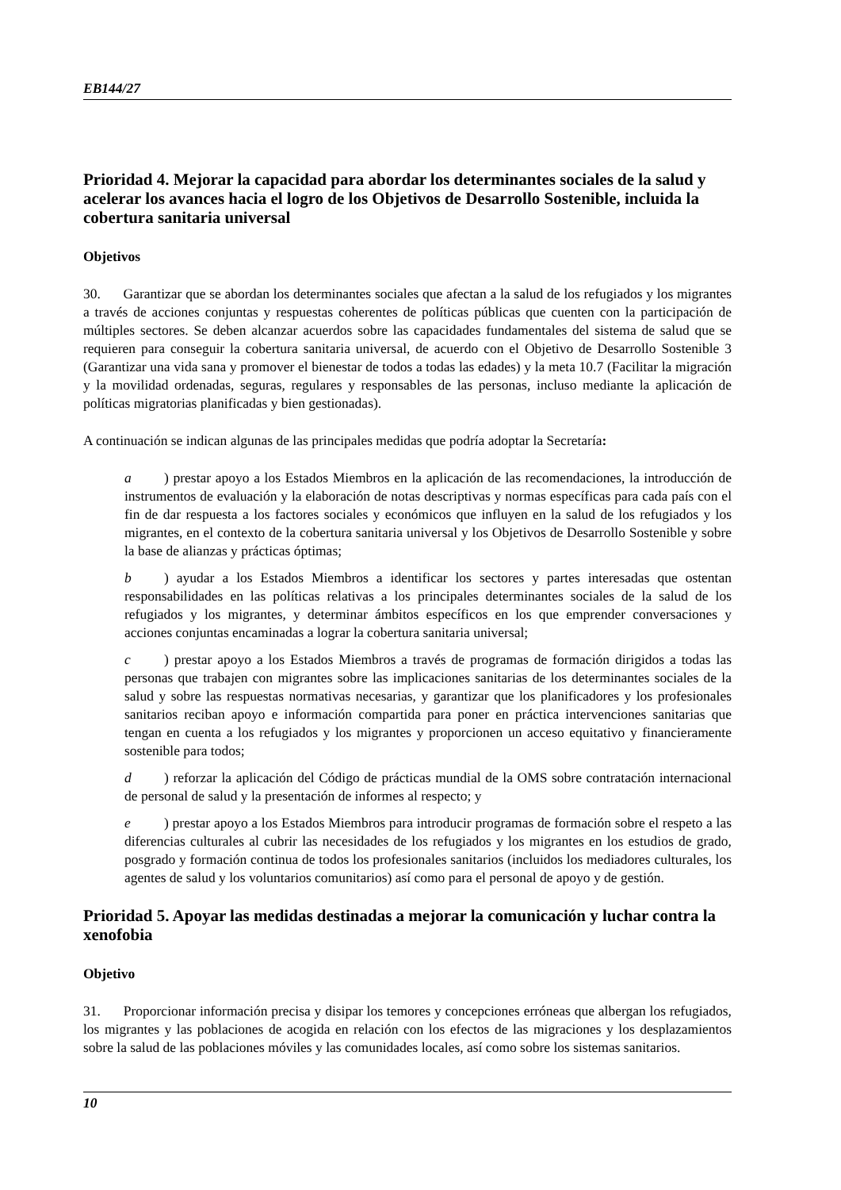EB144/27
Prioridad 4. Mejorar la capacidad para abordar los determinantes sociales de la salud y acelerar los avances hacia el logro de los Objetivos de Desarrollo Sostenible, incluida la cobertura sanitaria universal
Objetivos
30. Garantizar que se abordan los determinantes sociales que afectan a la salud de los refugiados y los migrantes a través de acciones conjuntas y respuestas coherentes de políticas públicas que cuenten con la participación de múltiples sectores. Se deben alcanzar acuerdos sobre las capacidades fundamentales del sistema de salud que se requieren para conseguir la cobertura sanitaria universal, de acuerdo con el Objetivo de Desarrollo Sostenible 3 (Garantizar una vida sana y promover el bienestar de todos a todas las edades) y la meta 10.7 (Facilitar la migración y la movilidad ordenadas, seguras, regulares y responsables de las personas, incluso mediante la aplicación de políticas migratorias planificadas y bien gestionadas).
A continuación se indican algunas de las principales medidas que podría adoptar la Secretaría:
a) prestar apoyo a los Estados Miembros en la aplicación de las recomendaciones, la introducción de instrumentos de evaluación y la elaboración de notas descriptivas y normas específicas para cada país con el fin de dar respuesta a los factores sociales y económicos que influyen en la salud de los refugiados y los migrantes, en el contexto de la cobertura sanitaria universal y los Objetivos de Desarrollo Sostenible y sobre la base de alianzas y prácticas óptimas;
b) ayudar a los Estados Miembros a identificar los sectores y partes interesadas que ostentan responsabilidades en las políticas relativas a los principales determinantes sociales de la salud de los refugiados y los migrantes, y determinar ámbitos específicos en los que emprender conversaciones y acciones conjuntas encaminadas a lograr la cobertura sanitaria universal;
c) prestar apoyo a los Estados Miembros a través de programas de formación dirigidos a todas las personas que trabajen con migrantes sobre las implicaciones sanitarias de los determinantes sociales de la salud y sobre las respuestas normativas necesarias, y garantizar que los planificadores y los profesionales sanitarios reciban apoyo e información compartida para poner en práctica intervenciones sanitarias que tengan en cuenta a los refugiados y los migrantes y proporcionen un acceso equitativo y financieramente sostenible para todos;
d) reforzar la aplicación del Código de prácticas mundial de la OMS sobre contratación internacional de personal de salud y la presentación de informes al respecto; y
e) prestar apoyo a los Estados Miembros para introducir programas de formación sobre el respeto a las diferencias culturales al cubrir las necesidades de los refugiados y los migrantes en los estudios de grado, posgrado y formación continua de todos los profesionales sanitarios (incluidos los mediadores culturales, los agentes de salud y los voluntarios comunitarios) así como para el personal de apoyo y de gestión.
Prioridad 5. Apoyar las medidas destinadas a mejorar la comunicación y luchar contra la xenofobia
Objetivo
31. Proporcionar información precisa y disipar los temores y concepciones erróneas que albergan los refugiados, los migrantes y las poblaciones de acogida en relación con los efectos de las migraciones y los desplazamientos sobre la salud de las poblaciones móviles y las comunidades locales, así como sobre los sistemas sanitarios.
10